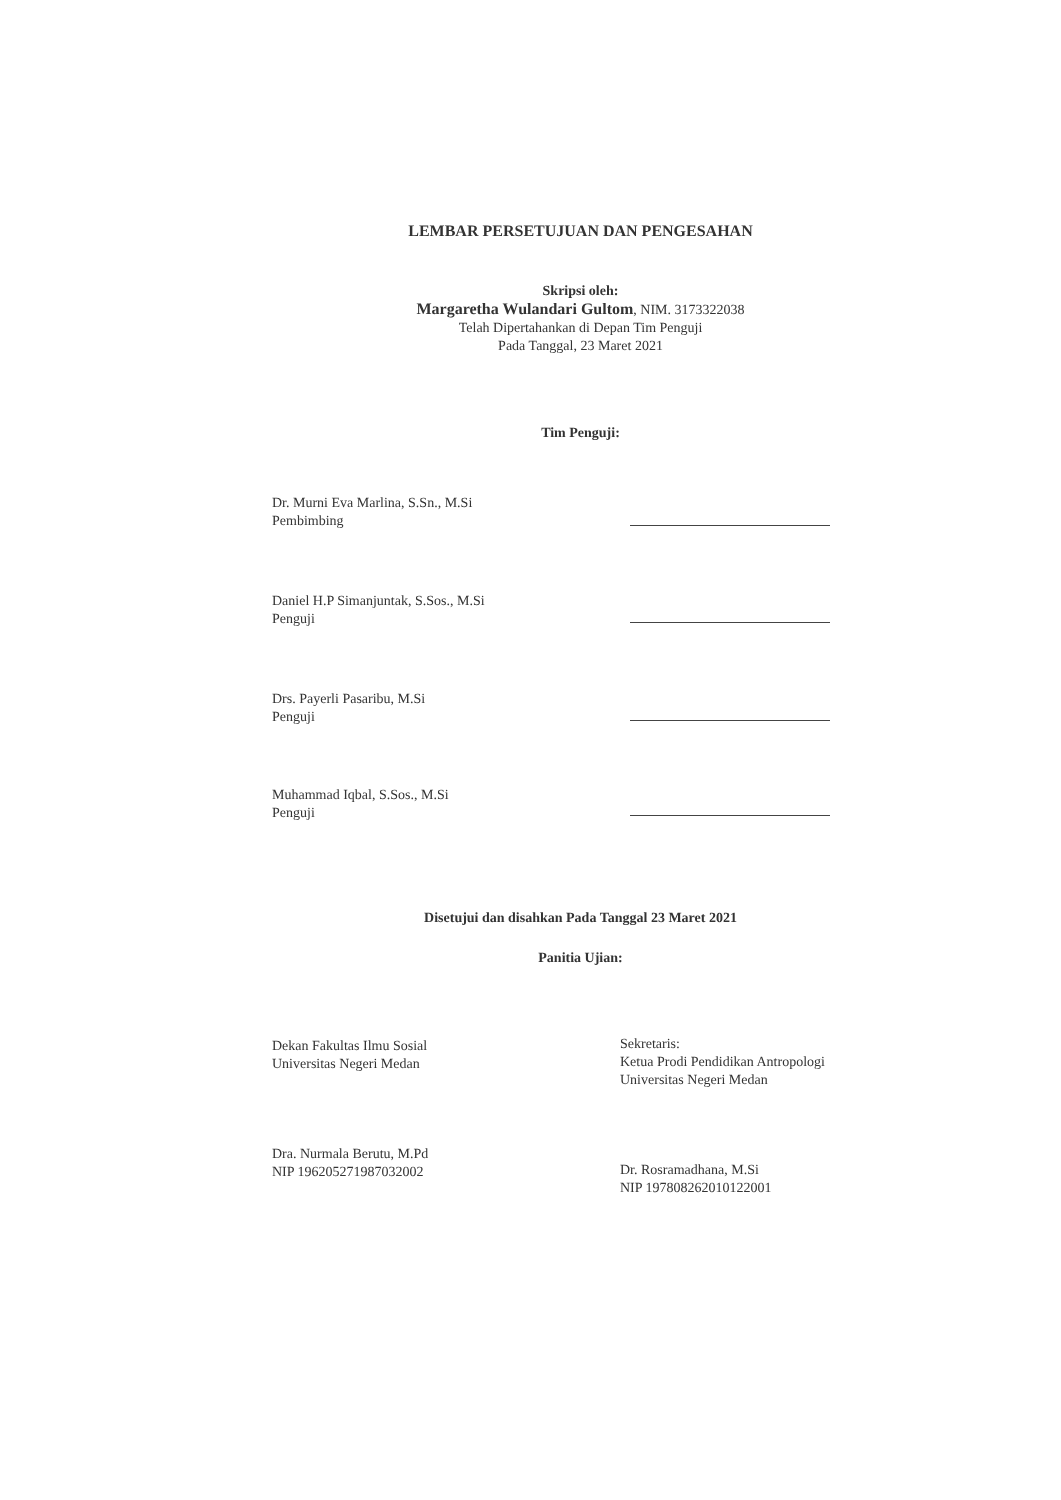LEMBAR PERSETUJUAN DAN PENGESAHAN
Skripsi oleh:
Margaretha Wulandari Gultom, NIM. 3173322038
Telah Dipertahankan di Depan Tim Penguji
Pada Tanggal, 23 Maret 2021
Tim Penguji:
Dr. Murni Eva Marlina, S.Sn., M.Si
Pembimbing
Daniel H.P Simanjuntak, S.Sos., M.Si
Penguji
Drs. Payerli Pasaribu, M.Si
Penguji
Muhammad Iqbal, S.Sos., M.Si
Penguji
Disetujui dan disahkan Pada Tanggal 23 Maret 2021
Panitia Ujian:
Dekan Fakultas Ilmu Sosial
Universitas Negeri Medan
Dra. Nurmala Berutu, M.Pd
NIP 196205271987032002
Sekretaris:
Ketua Prodi Pendidikan Antropologi
Universitas Negeri Medan
Dr. Rosramadhana, M.Si
NIP 197808262010122001